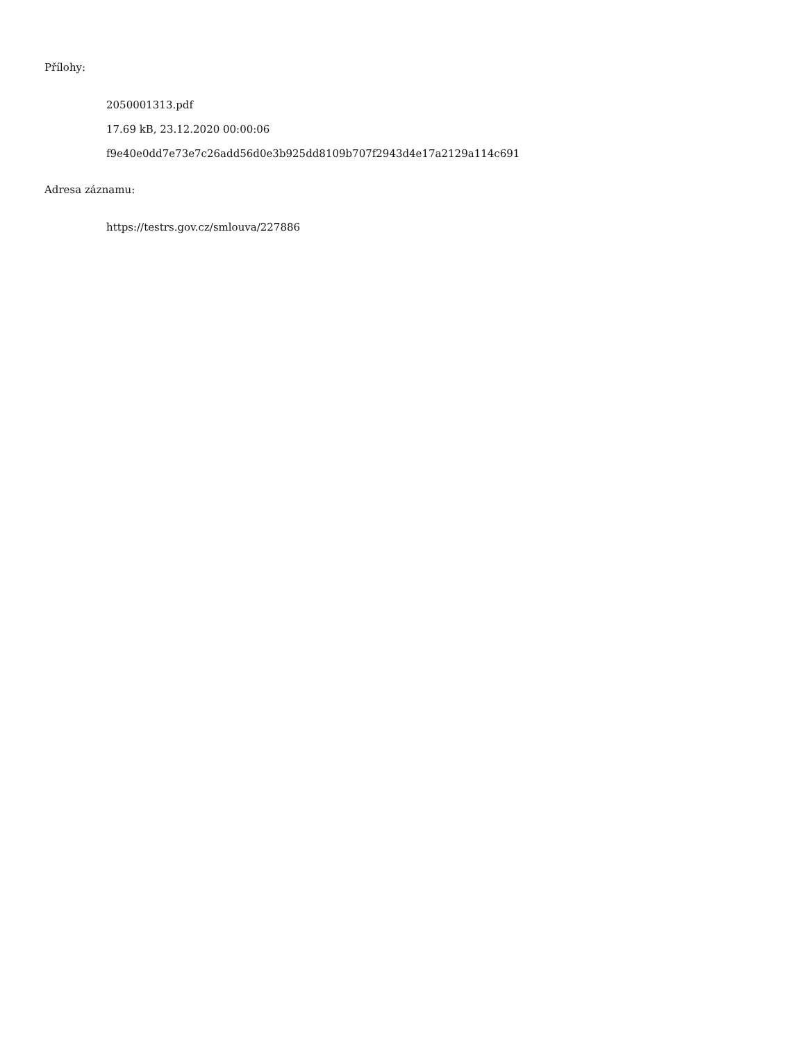Přílohy:
2050001313.pdf
17.69 kB, 23.12.2020 00:00:06
f9e40e0dd7e73e7c26add56d0e3b925dd8109b707f2943d4e17a2129a114c691
Adresa záznamu:
https://testrs.gov.cz/smlouva/227886